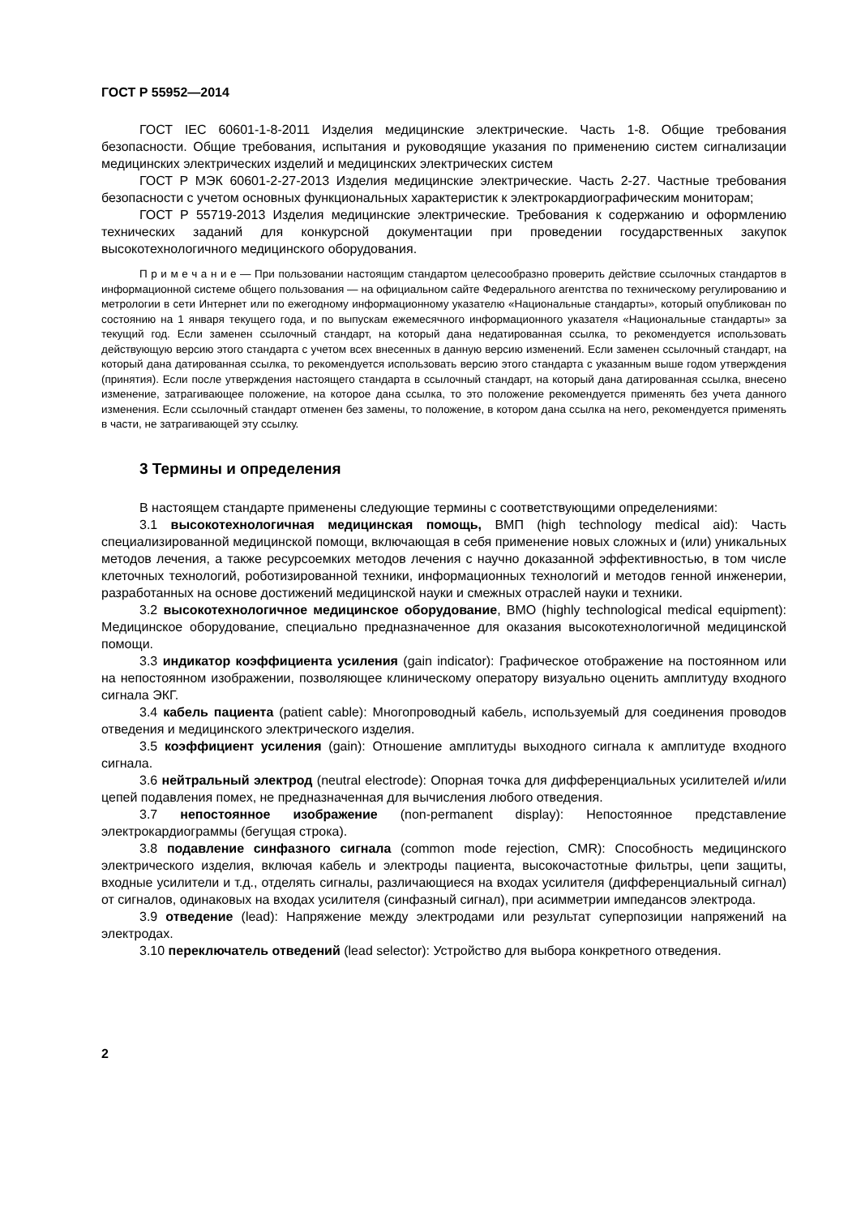ГОСТ Р 55952—2014
ГОСТ IEC 60601-1-8-2011 Изделия медицинские электрические. Часть 1-8. Общие требования безопасности. Общие требования, испытания и руководящие указания по применению систем сигнализации медицинских электрических изделий и медицинских электрических систем
ГОСТ Р МЭК 60601-2-27-2013 Изделия медицинские электрические. Часть 2-27. Частные требования безопасности с учетом основных функциональных характеристик к электрокардиографическим мониторам;
ГОСТ Р 55719-2013 Изделия медицинские электрические. Требования к содержанию и оформлению технических заданий для конкурсной документации при проведении государственных закупок высокотехнологичного медицинского оборудования.
П р и м е ч а н и е — При пользовании настоящим стандартом целесообразно проверить действие ссылочных стандартов в информационной системе общего пользования — на официальном сайте Федерального агентства по техническому регулированию и метрологии в сети Интернет или по ежегодному информационному указателю «Национальные стандарты», который опубликован по состоянию на 1 января текущего года, и по выпускам ежемесячного информационного указателя «Национальные стандарты» за текущий год. Если заменен ссылочный стандарт, на который дана недатированная ссылка, то рекомендуется использовать действующую версию этого стандарта с учетом всех внесенных в данную версию изменений. Если заменен ссылочный стандарт, на который дана датированная ссылка, то рекомендуется использовать версию этого стандарта с указанным выше годом утверждения (принятия). Если после утверждения настоящего стандарта в ссылочный стандарт, на который дана датированная ссылка, внесено изменение, затрагивающее положение, на которое дана ссылка, то это положение рекомендуется применять без учета данного изменения. Если ссылочный стандарт отменен без замены, то положение, в котором дана ссылка на него, рекомендуется применять в части, не затрагивающей эту ссылку.
3 Термины и определения
В настоящем стандарте применены следующие термины с соответствующими определениями:
3.1 высокотехнологичная медицинская помощь, ВМП (high technology medical aid): Часть специализированной медицинской помощи, включающая в себя применение новых сложных и (или) уникальных методов лечения, а также ресурсоемких методов лечения с научно доказанной эффективностью, в том числе клеточных технологий, роботизированной техники, информационных технологий и методов генной инженерии, разработанных на основе достижений медицинской науки и смежных отраслей науки и техники.
3.2 высокотехнологичное медицинское оборудование, ВМО (highly technological medical equipment): Медицинское оборудование, специально предназначенное для оказания высокотехнологичной медицинской помощи.
3.3 индикатор коэффициента усиления (gain indicator): Графическое отображение на постоянном или на непостоянном изображении, позволяющее клиническому оператору визуально оценить амплитуду входного сигнала ЭКГ.
3.4 кабель пациента (patient cable): Многопроводный кабель, используемый для соединения проводов отведения и медицинского электрического изделия.
3.5 коэффициент усиления (gain): Отношение амплитуды выходного сигнала к амплитуде входного сигнала.
3.6 нейтральный электрод (neutral electrode): Опорная точка для дифференциальных усилителей и/или цепей подавления помех, не предназначенная для вычисления любого отведения.
3.7 непостоянное изображение (non-permanent display): Непостоянное представление электрокардиограммы (бегущая строка).
3.8 подавление синфазного сигнала (common mode rejection, CMR): Способность медицинского электрического изделия, включая кабель и электроды пациента, высокочастотные фильтры, цепи защиты, входные усилители и т.д., отделять сигналы, различающиеся на входах усилителя (дифференциальный сигнал) от сигналов, одинаковых на входах усилителя (синфазный сигнал), при асимметрии импедансов электрода.
3.9 отведение (lead): Напряжение между электродами или результат суперпозиции напряжений на электродах.
3.10 переключатель отведений (lead selector): Устройство для выбора конкретного отведения.
2